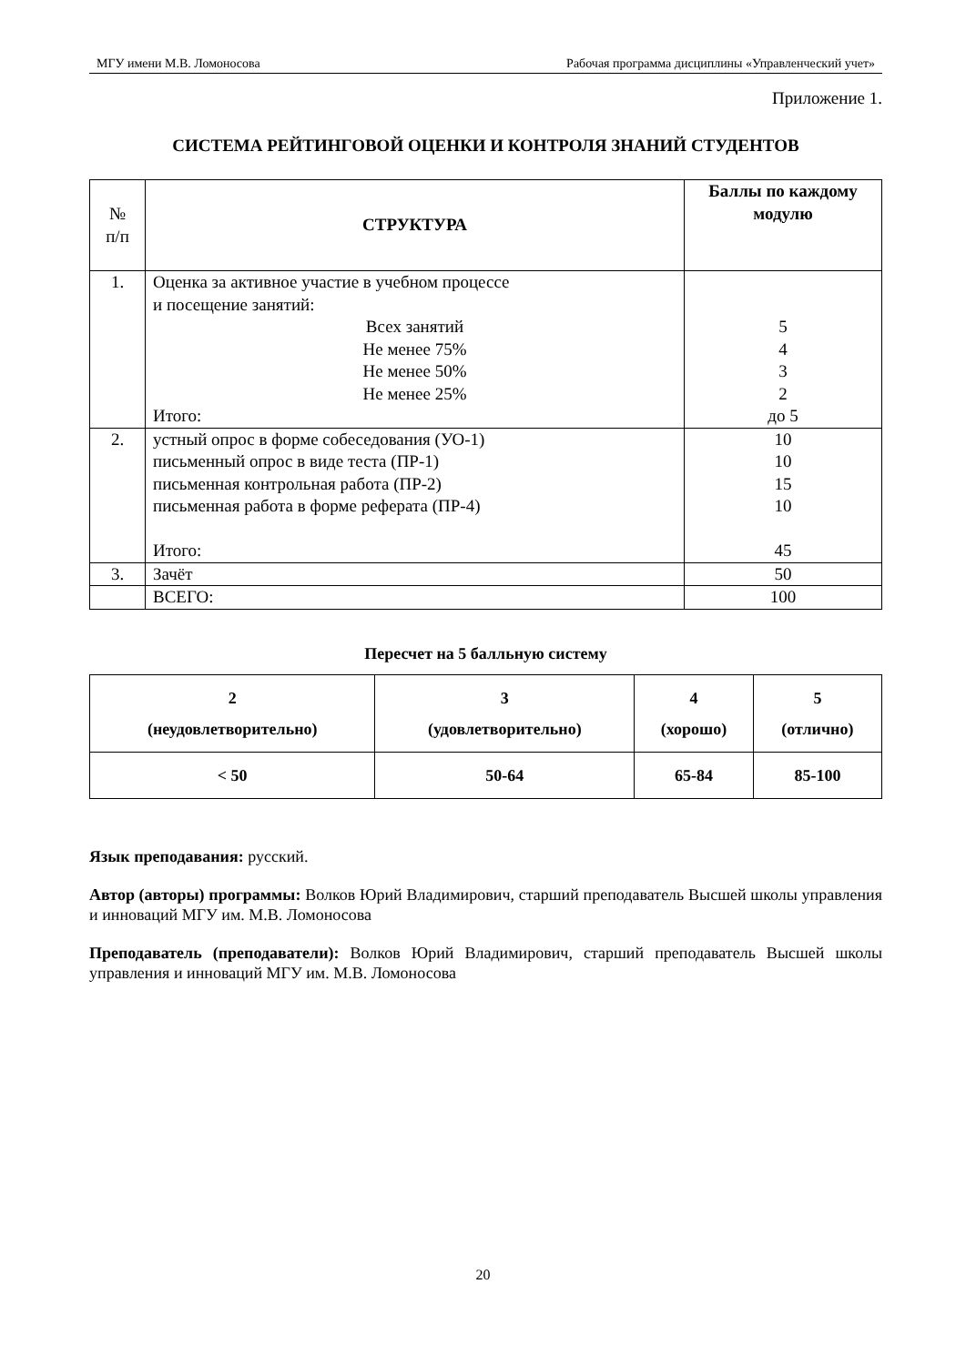МГУ имени М.В. Ломоносова Рабочая программа дисциплины «Управленческий учет»
Приложение 1.
СИСТЕМА РЕЙТИНГОВОЙ ОЦЕНКИ И КОНТРОЛЯ ЗНАНИЙ СТУДЕНТОВ
| № п/п | СТРУКТУРА | Баллы по каждому модулю |
| 1. | Оценка за активное участие в учебном процессе и посещение занятий: Всех занятий Не менее 75% Не менее 50% Не менее 25% Итого: | 5 4 3 2 до 5 |
| 2. | устный опрос в форме собеседования (УО-1) письменный опрос в виде теста (ПР-1) письменная контрольная работа (ПР-2) письменная работа в форме реферата (ПР-4) Итого: | 10 10 15 10 45 |
| 3. | Зачёт | 50 |
| | ВСЕГО: | 100 |
Пересчет на 5 балльную систему
| 2 (неудовлетворительно) | 3 (удовлетворительно) | 4 (хорошо) | 5 (отлично) |
| --- | --- | --- | --- |
| < 50 | 50-64 | 65-84 | 85-100 |
Язык преподавания: русский.
Автор (авторы) программы: Волков Юрий Владимирович, старший преподаватель Высшей школы управления и инноваций МГУ им. М.В. Ломоносова
Преподаватель (преподаватели): Волков Юрий Владимирович, старший преподаватель Высшей школы управления и инноваций МГУ им. М.В. Ломоносова
20